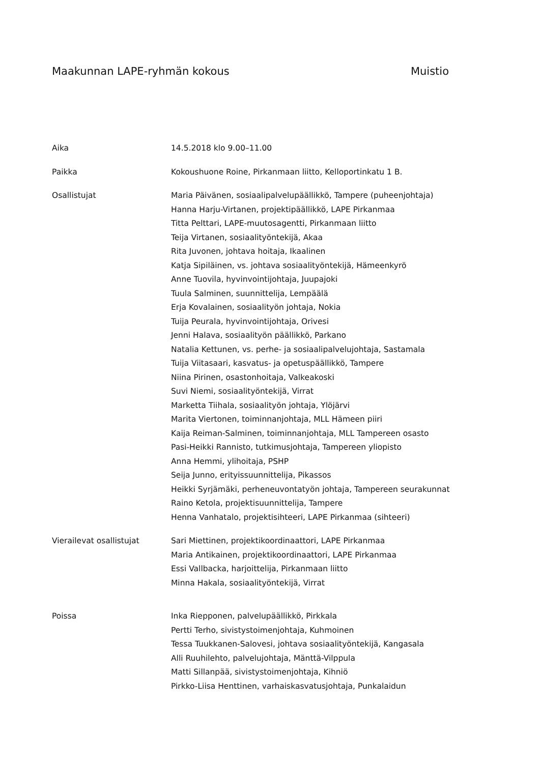Maakunnan LAPE-ryhmän kokous Muistio
Aika 14.5.2018 klo 9.00–11.00
Paikka Kokoushuone Roine, Pirkanmaan liitto, Kelloportinkatu 1 B.
Osallistujat Maria Päivänen, sosiaalipalvelupäällikkö, Tampere (puheenjohtaja)
Hanna Harju-Virtanen, projektipäällikkö, LAPE Pirkanmaa
Titta Pelttari, LAPE-muutosagentti, Pirkanmaan liitto
Teija Virtanen, sosiaalityöntekijä, Akaa
Rita Juvonen, johtava hoitaja, Ikaalinen
Katja Sipiläinen, vs. johtava sosiaalityöntekijä, Hämeenkyrö
Anne Tuovila, hyvinvointijohtaja, Juupajoki
Tuula Salminen, suunnittelija, Lempäälä
Erja Kovalainen, sosiaalityön johtaja, Nokia
Tuija Peurala, hyvinvointijohtaja, Orivesi
Jenni Halava, sosiaalityön päällikkö, Parkano
Natalia Kettunen, vs. perhe- ja sosiaalipalvelujohtaja, Sastamala
Tuija Viitasaari, kasvatus- ja opetuspäällikkö, Tampere
Niina Pirinen, osastonhoitaja, Valkeakoski
Suvi Niemi, sosiaalityöntekijä, Virrat
Marketta Tiihala, sosiaalityön johtaja, Ylöjärvi
Marita Viertonen, toiminnanjohtaja, MLL Hämeen piiri
Kaija Reiman-Salminen, toiminnanjohtaja, MLL Tampereen osasto
Pasi-Heikki Rannisto, tutkimusjohtaja, Tampereen yliopisto
Anna Hemmi, ylihoitaja, PSHP
Seija Junno, erityissuunnittelija, Pikassos
Heikki Syrjämäki, perheneuvontatyön johtaja, Tampereen seurakunnat
Raino Ketola, projektisuunnittelija, Tampere
Henna Vanhatalo, projektisihteeri, LAPE Pirkanmaa (sihteeri)
Vierailevat osallistujat Sari Miettinen, projektikoordinaattori, LAPE Pirkanmaa
Maria Antikainen, projektikoordinaattori, LAPE Pirkanmaa
Essi Vallbacka, harjoittelija, Pirkanmaan liitto
Minna Hakala, sosiaalityöntekijä, Virrat
Poissa Inka Riepponen, palvelupäällikkö, Pirkkala
Pertti Terho, sivistystoimenjohtaja, Kuhmoinen
Tessa Tuukkanen-Salovesi, johtava sosiaalityöntekijä, Kangasala
Alli Ruuhilehto, palvelujohtaja, Mänttä-Vilppula
Matti Sillanpää, sivistystoimenjohtaja, Kihniö
Pirkko-Liisa Henttinen, varhaiskasvatusjohtaja, Punkalaidun